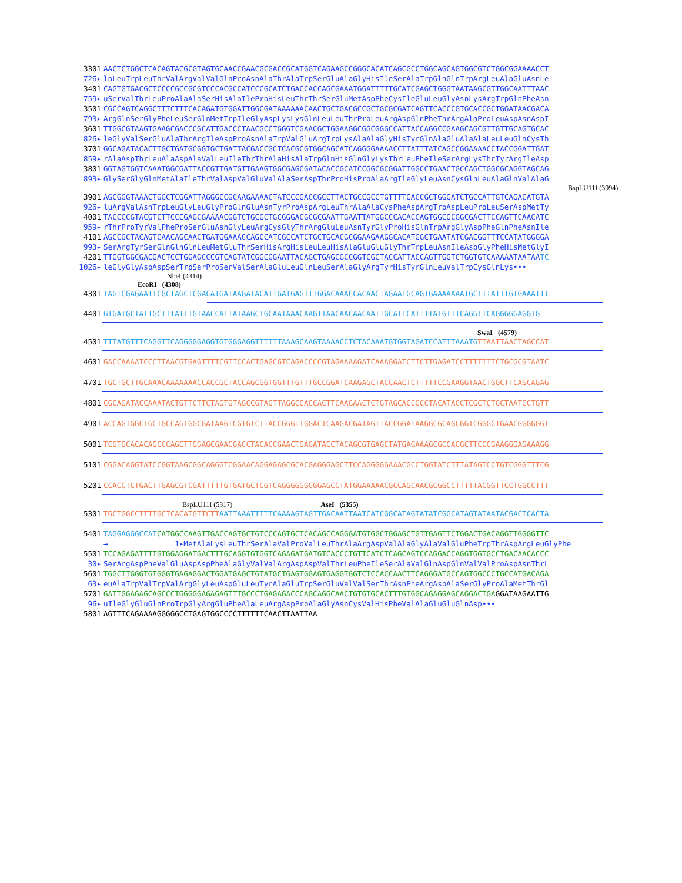3301 AACTCTGGCTCACAGTACGCGTAGTGCAACCGAACGCGACCGCATGGTCAGAAGCCGGGCACATCAGCGCCTGGCAGCAGTGGCGTCTGGCGGAAAACCT
726▸ lnLeuTrpLeuThrValArgValValGlnProAsnAlaThrAlaTrpSerGluAlaGlyHisIleSerAlaTrpGlnGlnTrpArgLeuAlaGluAsnLe
3401 CAGTGTGACGCTCCCCGCCGCGTCCCACGCCATCCCGCATCTGACCACCAGCGAAATGGATTTTTGCATCGAGCTGGGTAATAAGCGTTGGCAATTTAAC
759▸ uSerValThrLeuProAlaAlaSerHisAlaIleProHisLeuThrThrSerGluMetAspPheCysIleGluLeuGlyAsnLysArgTrpGlnPheAsn
3501 CGCCAGTCAGGCTTTCTTTCACAGATGTGGATTGGCGATAAAAAACAACTGCTGACGCCGCTGCGCGATCAGTTCACCCGTGCACCGCTGGATAACGACA
793▸ ArgGlnSerGlyPheLeuSerGlnMetTrpIleGlyAspLysLysGlnLeuLeuThrProLeuArgAspGlnPheThrArgAlaProLeuAspAsnAspI
3601 TTGGCGTAAGTGAAGCGACCCGCATTGACCCTAACGCCTGGGTCGAACGCTGGAAGGCGGCGGGCCATTACCAGGCCGAAGCAGCGTTGTTGCAGTGCAC
826▸ leGlyValSerGluAlaThrArgIleAspProAsnAlaTrpValGluArgTrpLysAlaAlaGlyHisTyrGlnAlaGluAlaAlaLeuLeuGlnCysTh
3701 GGCAGATACACTTGCTGATGCGGTGCTGATTACGACCGCTCACGCGTGGCAGCATCAGGGGAAAACCTTATTTATCAGCCGGAAAACCTACCGGATTGAT
859▸ rAlaAspThrLeuAlaAspAlaValLeuIleThrThrAlaHisAlaTrpGlnHisGlnGlyLysThrLeuPheIleSerArgLysThrTyrArgIleAsp
3801 GGTAGTGGTCAAATGGCGATTACCGTTGATGTTGAAGTGGCGAGCGATACACCGCATCCGGCGCGGATTGGCCTGAACTGCCAGCTGGCGCAGGTAGCAG
893▸ GlySerGlyGlnMetAlaIleThrValAspValGluValAlaSerAspThrProHisProAlaArgIleGlyLeuAsnCysGlnLeuAlaGlnValAlaG
BspLU11I (3994)
3901 AGCGGGTAAACTGGCTCGGATTAGGGCCGCAAGAAAACTATCCCGACCGCCTTACTGCCGCCTGTTTTGACCGCTGGGATCTGCCATTGTCAGACATGTA
926▸ luArgValAsnTrpLeuGlyLeuGlyProGlnGluAsnTyrProAspArgLeuThrAlaAlaCysPheAspArgTrpAspLeuProLeuSerAspMetTy
4001 TACCCCGTACGTCTTCCCGAGCGAAAACGGTCTGCGCTGCGGGACGCGCGAATTGAATTATGGCCCACACCAGTGGCGCGGCGACTTCCAGTTCAACATC
959▸ rThrProTyrValPheProSerGluAsnGlyLeuArgCysGlyThrArgGluLeuAsnTyrGlyProHisGlnTrpArgGlyAspPheGlnPheAsnIle
4101 AGCCGCTACAGTCAACAGCAACTGATGGAAACCAGCCATCGCCATCTGCTGCACGCGGAAGAAGGCACATGGCTGAATATCGACGGTTTCCATATGGGGA
993▸ SerArgTyrSerGlnGlnGlnLeuMetGluThrSerHisArgHisLeuLeuHisAlaGluGluGlyThrTrpLeuAsnIleAspGlyPheHisMetGlyI
4201 TTGGTGGCGACGACTCCTGGAGCCCGTCAGTATCGGCGGAATTACAGCTGAGCGCCGGTCGCTACCATTACCAGTTGGTCTGGTGTCAAAAATAATAATC
1026▸ leGlyGlyAspAspSerTrpSerProSerValSerAlaGluLeuGlnLeuSerAlaGlyArgTyrHisTyrGlnLeuValTrpCysGlnLys•••
NheI (4314)
EcoRI (4308)
4301 TAGTCGAGAATTCGCTAGCTCGACATGATAAGATACATTGATGAGTTTGGACAAACCACAACTAGAATGCAGTGAAAAAAATGCTTTATTTGTGAAATTT
4401 GTGATGCTATTGCTTTATTTGTAACCATTATAAGCTGCAATAAACAAGTTAACAACAACAATTGCATTCATTTTATGTTTCAGGTTCAGGGGGAGGTG
SwaI (4579)
4501 TTTATGTTTCAGGTTCAGGGGGAGGTGTGGGAGGTTTTTTAAAGCAAGTAAAACCTCTACAAATGTGGTAGATCCATTTAAATGTTAATTAACTAGCCAT
4601 GACCAAAATCCCTTAACGTGAGTTTTCGTTCCACTGAGCGTCAGACCCCGTAGAAAAGATCAAAGGATCTTCTTGAGATCCTTTTTTTCTGCGCGTAATC
4701 TGCTGCTTGCAAACAAAAAAACCACCGCTACCAGCGGTGGTTTGTTTGCCGGATCAAGAGCTACCAACTCTTTTTCCGAAGGTAACTGGCTTCAGCAGAG
4801 CGCAGATACCAAATACTGTTCTTCTAGTGTAGCCGTAGTTAGGCCACCACTTCAAGAACTCTGTAGCACCGCCTACATACCTCGCTCTGCTAATCCTGTT
4901 ACCAGTGGCTGCTGCCAGTGGCGATAAGTCGTGTCTTACCGGGTTGGACTCAAGACGATAGTTACCGGATAAGGCGCAGCGGTCGGGCTGAACGGGGGGT
5001 TCGTGCACACAGCCCAGCTTGGAGCGAACGACCTACACCGAACTGAGATACCTACAGCGTGAGCTATGAGAAAGCGCCACGCTTCCCGAAGGGAGAAAGG
5101 CGGACAGGTATCCGGTAAGCGGCAGGGTCGGAACAGGAGAGCGCACGAGGGAGCTTCCAGGGGGAAACGCCTGGTATCTTTATAGTCCTGTCGGGTTTCG
5201 CCACCTCTGACTTGAGCGTCGATTTTTGTGATGCTCGTCAGGGGGGCGGAGCCTATGGAAAAACGCCAGCAACGCGGCCTTTTTACGGTTCCTGGCCTTT
BspLU11I (5317) AseI (5355)
5301 TGCTGGCCTTTTGCTCACATGTTCTTAATTAAATTTTTCAAAAGTAGTTGACAATTAATCATCGGCATAGTATATCGGCATAGTATAATACGACTCACTA
5401 TAGGAGGGCCATCATGGCCAAGTTGACCAGTGCTGTCCCAGTGCTCACAGCCAGGGATGTGGCTGGAGCTGTTGAGTTCTGGACTGACAGGTTGGGGTTC
→ 1▸MetAlaLysLeuThrSerAlaValProValLeuThrAlaArgAspValAlaGlyAlaValGluPheTrpThrAspArgLeuGlyPhe
5501 TCCAGAGATTTTGTGGAGGATGACTTTGCAGGTGTGGTCAGAGATGATGTCACCCTGTTCATCTCAGCAGTCCAGGACCAGGTGGTGCCTGACAACACCC
30▸ SerArgAspPheValGluAspAspPheAlaGlyValValArgAspAspValThrLeuPheIleSerAlaValGlnAspGlnValValProAspAsnThrL
5601 TGGCTTGGGTGTGGGTGAGAGGACTGGATGAGCTGTATGCTGAGTGGAGTGAGGTGGTCTCCACCAACTTCAGGGATGCCAGTGGCCCTGCCATGACAGA
63▸ euAlaTrpValTrpValArgGlyLeuAspGluLeuTyrAlaGluTrpSerGluValValSerThrAsnPheArgAspAlaSerGlyProAlaMetThrGl
5701 GATTGGAGAGCAGCCCTGGGGGAGAGAGTTTGCCCTGAGAGACCCAGCAGGCAACTGTGTGCACTTTGTGGCAGAGGAGCAGGACTGAGGATAAGAATTG
96▸ uIleGlyGluGlnProTrpGlyArgGluPheAlaLeuArgAspProAlaGlyAsnCysValHisPheValAlaGluGluGlnAsp•••
5801 AGTTTCAGAAAAGGGGGCCTGAGTGGCCCCTTTTTTCAACTTAATTAA